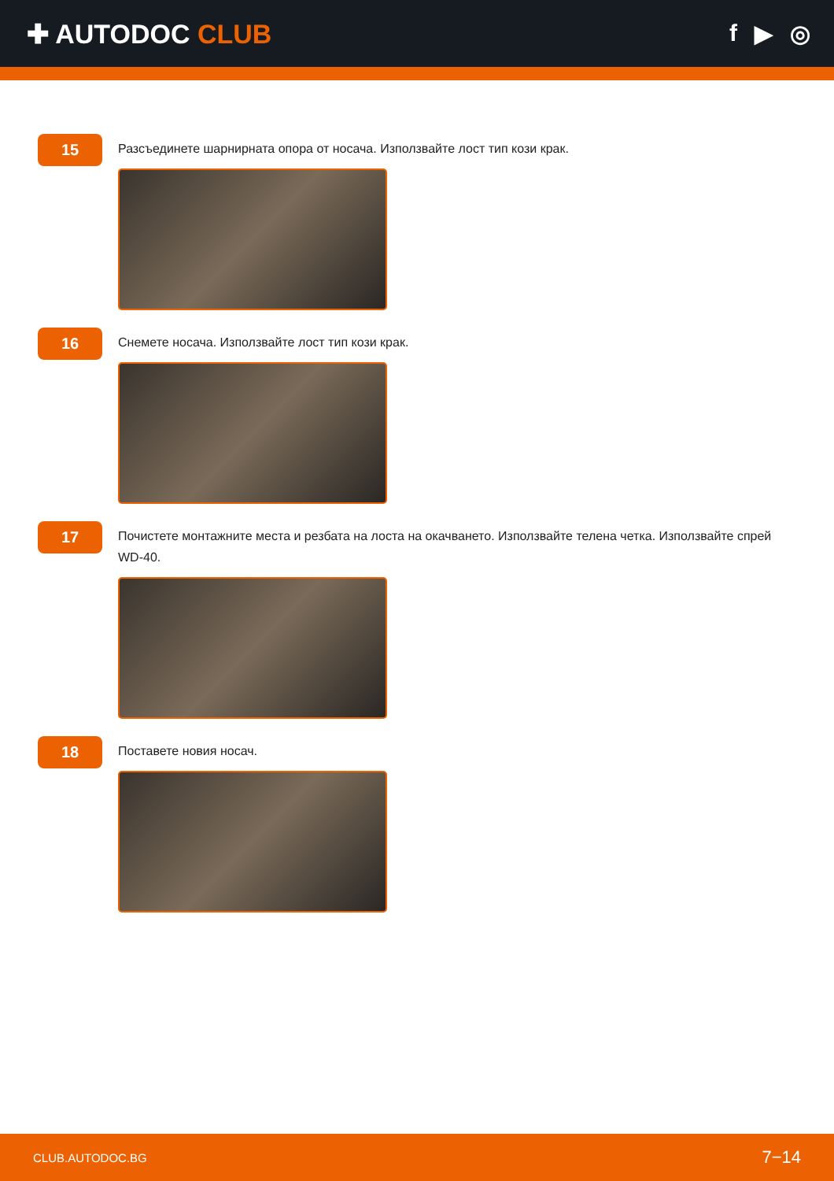✚ AUTODOC CLUB f ▶ ◎
15
Разсъединете шарнирната опора от носача. Използвайте лост тип кози крак.
16
Снемете носача. Използвайте лост тип кози крак.
17
Почистете монтажните места и резбата на лоста на окачването. Използвайте телена четка. Използвайте спрей WD-40.
18
Поставете новия носач.
CLUB.AUTODOC.BG 7−14